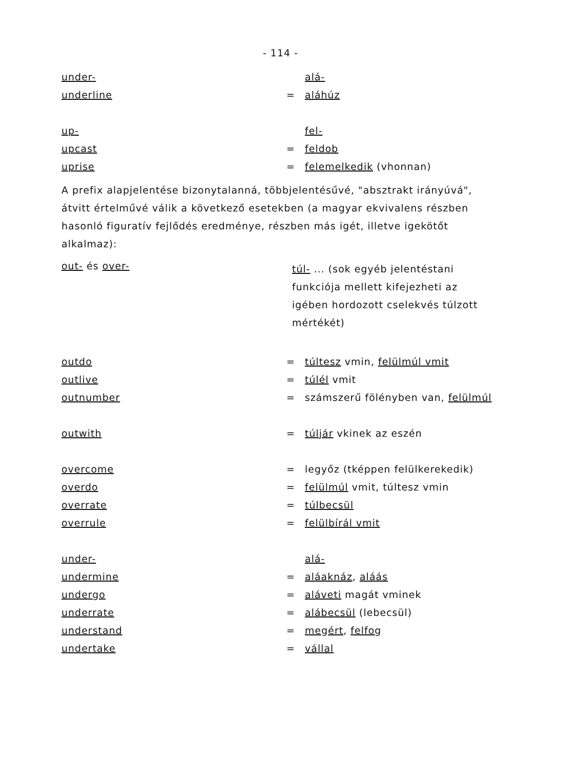- 114 -
under- alá-
underline = aláhúz
up- fel-
upcast = feldob
uprise = felemelkedik (vhonnan)
A prefix alapjelentése bizonytalanná, többjelentésűvé, "absztrakt irányúvá", átvitt értelművé válik a következő esetekben (a magyar ekvivalens részben hasonló figuratív fejlődés eredménye, részben más igét, illetve igekötőt alkalmaz):
out- és over-
túl- ... (sok egyéb jelentéstani funkciója mellett kifejezheti az igében hordozott cselekvés túlzott mértékét)
outdo = túltesz vmin, felülmúl vmit
outlive = túlél vmit
outnumber =
számszerű fölényben van, felülmúl
outwith = túljár vkinek az eszén
overcome =
legyőz (tképpen felülkerekedik)
overdo = felülmúl vmit, túltesz vmin
overrate = túlbecsül
overrule = felülbírál vmit
under- alá-
undermine = aláaknáz, aláás
undergo = aláveti magát vminek
underrate = alábecsül (lebecsül)
understand = megért, felfog
undertake = vállal